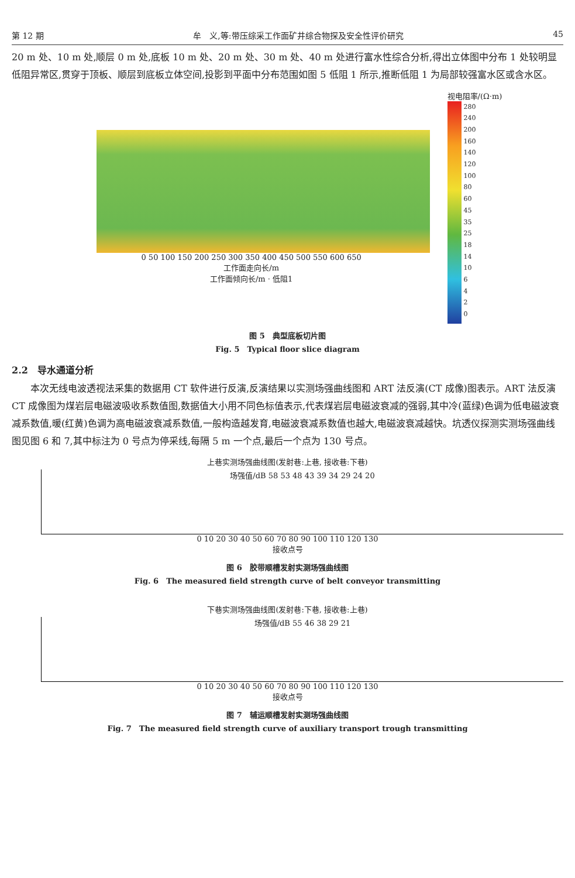第 12 期 牟　义,等:带压综采工作面矿井综合物探及安全性评价研究 45
20 m 处、10 m 处,顺层 0 m 处,底板 10 m 处、20 m 处、30 m 处、40 m 处进行富水性综合分析,得出立体图中分布 1 处较明显低阻异常区,贯穿于顶板、顺层到底板立体空间,投影到平面中分布范围如图 5 低阻 1 所示,推断低阻 1 为局部较强富水区或含水区。
0 50 100 150 200 250 300 350 400 450 500 550 600 650
工作面走向长/m
工作面倾向长/m · 低阻1
视电阻率/(Ω·m)
280
240
200
160
140
120
100
80
60
45
35
25
18
14
10
6
4
2
0
图 5　典型底板切片图
Fig. 5　Typical floor slice diagram
2.2　导水通道分析
本次无线电波透视法采集的数据用 CT 软件进行反演,反演结果以实测场强曲线图和 ART 法反演(CT 成像)图表示。ART 法反演 CT 成像图为煤岩层电磁波吸收系数值图,数据值大小用不同色标值表示,代表煤岩层电磁波衰减的强弱,其中冷(蓝绿)色调为低电磁波衰减系数值,暖(红黄)色调为高电磁波衰减系数值,一般构造越发育,电磁波衰减系数值也越大,电磁波衰减越快。坑透仪探测实测场强曲线图见图 6 和 7,其中标注为 0 号点为停采线,每隔 5 m 一个点,最后一个点为 130 号点。
上巷实测场强曲线图(发射巷:上巷, 接收巷:下巷)
场强值/dB 58 53 48 43 39 34 29 24 20
0 10 20 30 40 50 60 70 80 90 100 110 120 130
接收点号
图 6　胶带顺槽发射实测场强曲线图
Fig. 6　The measured field strength curve of belt conveyor transmitting
下巷实测场强曲线图(发射巷:下巷, 接收巷:上巷)
场强值/dB 55 46 38 29 21
0 10 20 30 40 50 60 70 80 90 100 110 120 130
接收点号
图 7　辅运顺槽发射实测场强曲线图
Fig. 7　The measured field strength curve of auxiliary transport trough transmitting